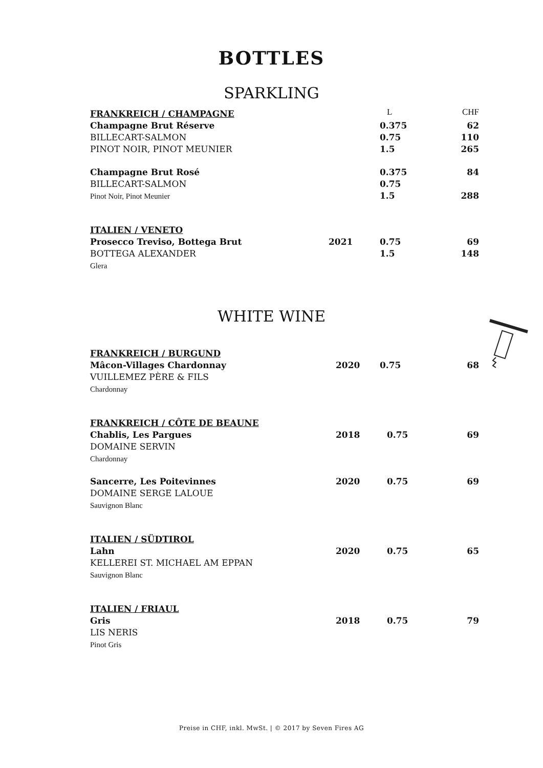BOTTLES
SPARKLING
| FRANKREICH / CHAMPAGNE | | L | CHF |
| Champagne Brut Réserve | | 0.375 | 62 |
| BILLECART-SALMON | | 0.75 | 110 |
| PINOT NOIR, PINOT MEUNIER | | 1.5 | 265 |
| Champagne Brut Rosé | | 0.375 | 84 |
| BILLECART-SALMON | | 0.75 | |
| Pinot Noir, Pinot Meunier | | 1.5 | 288 |
| ITALIEN / VENETO | | | |
| Prosecco Treviso, Bottega Brut | 2021 | 0.75 | 69 |
| BOTTEGA ALEXANDER | | 1.5 | 148 |
| Glera | | | |
WHITE WINE
| FRANKREICH / BURGUND | | | |
| Mâcon-Villages Chardonnay | 2020 | 0.75 | 68 |
| VUILLEMEZ PÈRE & FILS | | | |
| Chardonnay | | | |
| FRANKREICH / CÔTE DE BEAUNE | | | |
| Chablis, Les Pargues | 2018 | 0.75 | 69 |
| DOMAINE SERVIN | | | |
| Chardonnay | | | |
| Sancerre, Les Poitevinnes | 2020 | 0.75 | 69 |
| DOMAINE SERGE LALOUE | | | |
| Sauvignon Blanc | | | |
| ITALIEN / SÜDTIROL | | | |
| Lahn | 2020 | 0.75 | 65 |
| KELLEREI ST. MICHAEL AM EPPAN | | | |
| Sauvignon Blanc | | | |
| ITALIEN / FRIAUL | | | |
| Gris | 2018 | 0.75 | 79 |
| LIS NERIS | | | |
| Pinot Gris | | | |
Preise in CHF, inkl. MwSt. | © 2017 by Seven Fires AG